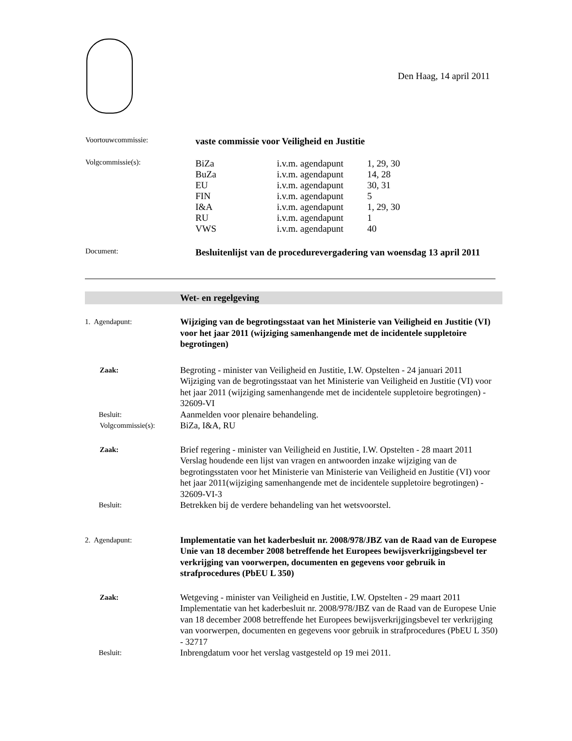Den Haag, 14 april 2011
| Voortouwcommissie: | vaste commissie voor Veiligheid en Justitie | | |
| Volgcommissie(s): | BiZa | i.v.m. agendapunt | 1, 29, 30 |
| | BuZa | i.v.m. agendapunt | 14, 28 |
| | EU | i.v.m. agendapunt | 30, 31 |
| | FIN | i.v.m. agendapunt | 5 |
| | I&A | i.v.m. agendapunt | 1, 29, 30 |
| | RU | i.v.m. agendapunt | 1 |
| | VWS | i.v.m. agendapunt | 40 |
| Document: | Besluitenlijst van de procedurevergadering van woensdag 13 april 2011 | | |
Wet- en regelgeving
| 1. Agendapunt: | Wijziging van de begrotingsstaat van het Ministerie van Veiligheid en Justitie (VI) voor het jaar 2011 (wijziging samenhangende met de incidentele suppletoire begrotingen) |
| Zaak: | Begroting - minister van Veiligheid en Justitie, I.W. Opstelten - 24 januari 2011 Wijziging van de begrotingsstaat van het Ministerie van Veiligheid en Justitie (VI) voor het jaar 2011 (wijziging samenhangende met de incidentele suppletoire begrotingen) - 32609-VI |
| Besluit: | Aanmelden voor plenaire behandeling. |
| Volgcommissie(s): | BiZa, I&A, RU |
| Zaak: | Brief regering - minister van Veiligheid en Justitie, I.W. Opstelten - 28 maart 2011 Verslag houdende een lijst van vragen en antwoorden inzake wijziging van de begrotingsstaten voor het Ministerie van Ministerie van Veiligheid en Justitie (VI) voor het jaar 2011(wijziging samenhangende met de incidentele suppletoire begrotingen) - 32609-VI-3 |
| Besluit: | Betrekken bij de verdere behandeling van het wetsvoorstel. |
| 2. Agendapunt: | Implementatie van het kaderbesluit nr. 2008/978/JBZ van de Raad van de Europese Unie van 18 december 2008 betreffende het Europees bewijsverkrijgingsbevel ter verkrijging van voorwerpen, documenten en gegevens voor gebruik in strafprocedures (PbEU L 350) |
| Zaak: | Wetgeving - minister van Veiligheid en Justitie, I.W. Opstelten - 29 maart 2011 Implementatie van het kaderbesluit nr. 2008/978/JBZ van de Raad van de Europese Unie van 18 december 2008 betreffende het Europees bewijsverkrijgingsbevel ter verkrijging van voorwerpen, documenten en gegevens voor gebruik in strafprocedures (PbEU L 350) - 32717 |
| Besluit: | Inbrengdatum voor het verslag vastgesteld op 19 mei 2011. |